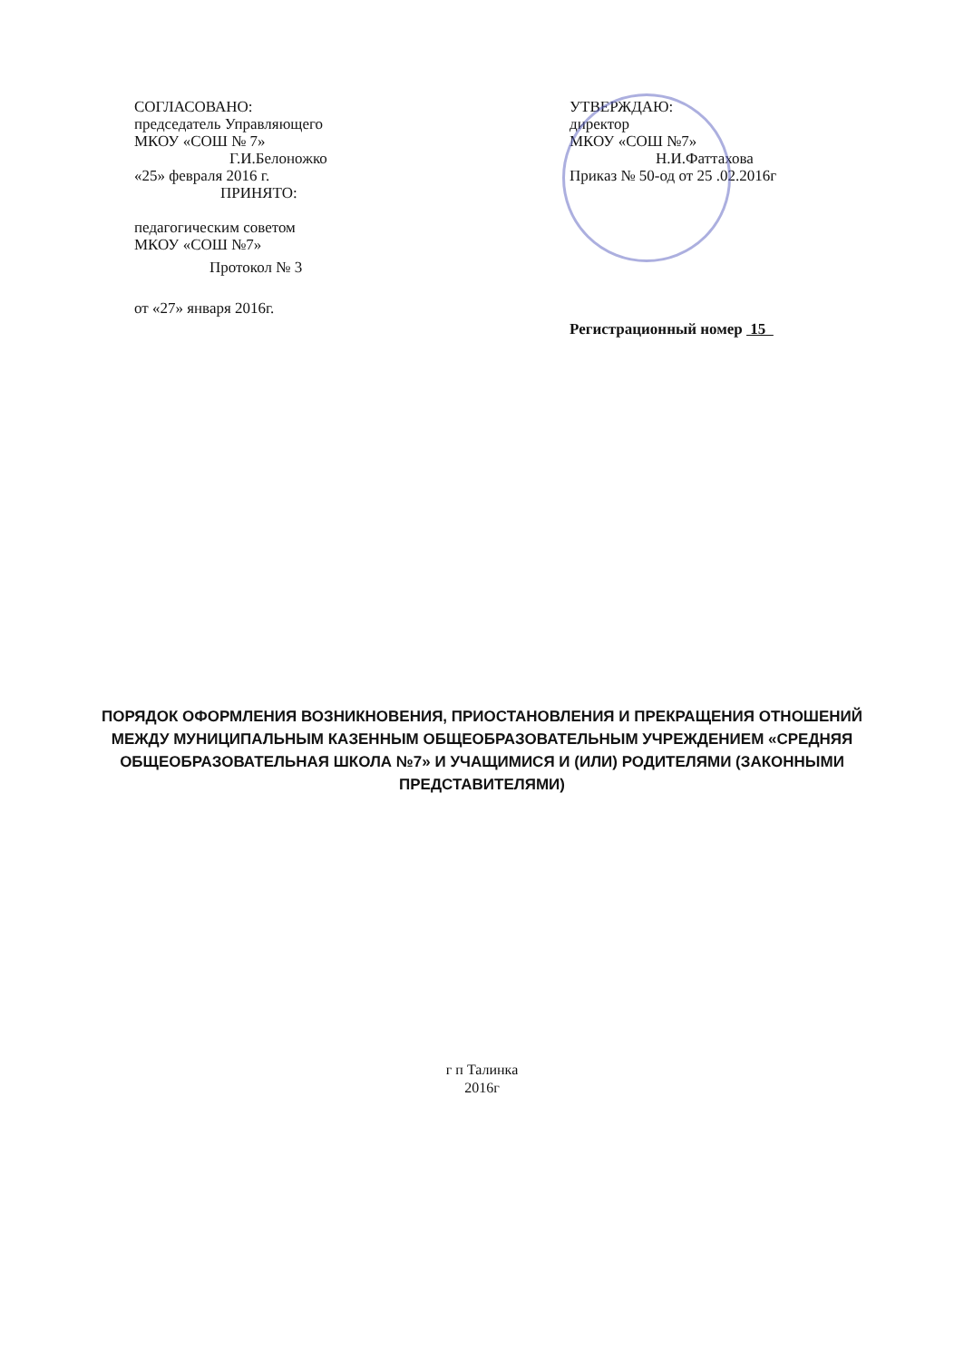СОГЛАСОВАНО:
председатель Управляющего
МКОУ «СОШ № 7»
Г.И.Белоножко
«25» февраля 2016 г.
ПРИНЯТО:
педагогическим советом
МКОУ «СОШ №7»
Протокол № 3
от «27» января 2016г.
УТВЕРЖДАЮ:
директор
МКОУ «СОШ №7»
Н.И.Фаттахова
Приказ № 50-од от 25 .02.2016г
Регистрационный номер 15
ПОРЯДОК ОФОРМЛЕНИЯ ВОЗНИКНОВЕНИЯ, ПРИОСТАНОВЛЕНИЯ И ПРЕКРАЩЕНИЯ ОТНОШЕНИЙ МЕЖДУ МУНИЦИПАЛЬНЫМ КАЗЕННЫМ ОБЩЕОБРАЗОВАТЕЛЬНЫМ УЧРЕЖДЕНИЕМ «СРЕДНЯЯ ОБЩЕОБРАЗОВАТЕЛЬНАЯ ШКОЛА №7» И УЧАЩИМИСЯ И (ИЛИ) РОДИТЕЛЯМИ (ЗАКОННЫМИ ПРЕДСТАВИТЕЛЯМИ)
г п Талинка
2016г